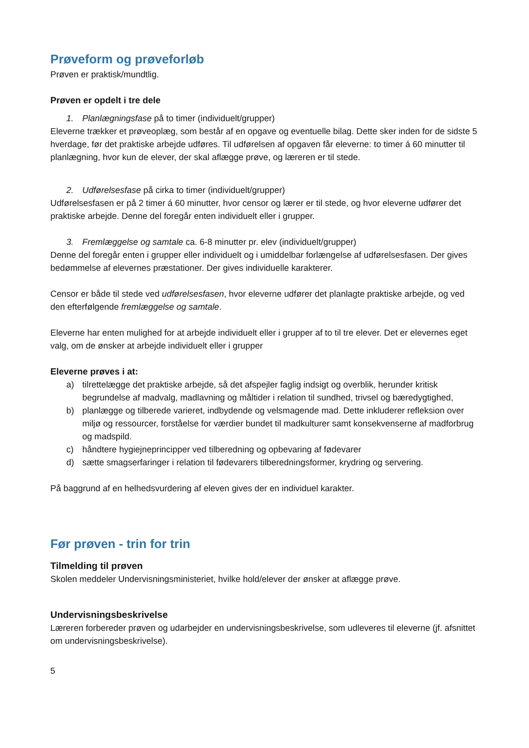Prøveform og prøveforløb
Prøven er praktisk/mundtlig.
Prøven er opdelt i tre dele
1. Planlægningsfase på to timer (individuelt/grupper)
Eleverne trækker et prøveoplæg, som består af en opgave og eventuelle bilag. Dette sker inden for de sidste 5 hverdage, før det praktiske arbejde udføres. Til udførelsen af opgaven får eleverne: to timer á 60 minutter til planlægning, hvor kun de elever, der skal aflægge prøve, og læreren er til stede.
2. Udførelsesfase på cirka to timer (individuelt/grupper)
Udførelsesfasen er på 2 timer á 60 minutter, hvor censor og lærer er til stede, og hvor eleverne udfører det praktiske arbejde. Denne del foregår enten individuelt eller i grupper.
3. Fremlæggelse og samtale ca. 6-8 minutter pr. elev (individuelt/grupper)
Denne del foregår enten i grupper eller individuelt og i umiddelbar forlængelse af udførelsesfasen. Der gives bedømmelse af elevernes præstationer. Der gives individuelle karakterer.
Censor er både til stede ved udførelsesfasen, hvor eleverne udfører det planlagte praktiske arbejde, og ved den efterfølgende fremlæggelse og samtale.
Eleverne har enten mulighed for at arbejde individuelt eller i grupper af to til tre elever. Det er elevernes eget valg, om de ønsker at arbejde individuelt eller i grupper
Eleverne prøves i at:
a) tilrettelægge det praktiske arbejde, så det afspejler faglig indsigt og overblik, herunder kritisk begrundelse af madvalg, madlavning og måltider i relation til sundhed, trivsel og bæredygtighed,
b) planlægge og tilberede varieret, indbydende og velsmagende mad. Dette inkluderer refleksion over miljø og ressourcer, forståelse for værdier bundet til madkulturer samt konsekvenserne af madforbrug og madspild.
c) håndtere hygiejneprincipper ved tilberedning og opbevaring af fødevarer
d) sætte smagserfaringer i relation til fødevarers tilberedningsformer, krydring og servering.
På baggrund af en helhedsvurdering af eleven gives der en individuel karakter.
Før prøven - trin for trin
Tilmelding til prøven
Skolen meddeler Undervisningsministeriet, hvilke hold/elever der ønsker at aflægge prøve.
Undervisningsbeskrivelse
Læreren forbereder prøven og udarbejder en undervisningsbeskrivelse, som udleveres til eleverne (jf. afsnittet om undervisningsbeskrivelse).
5